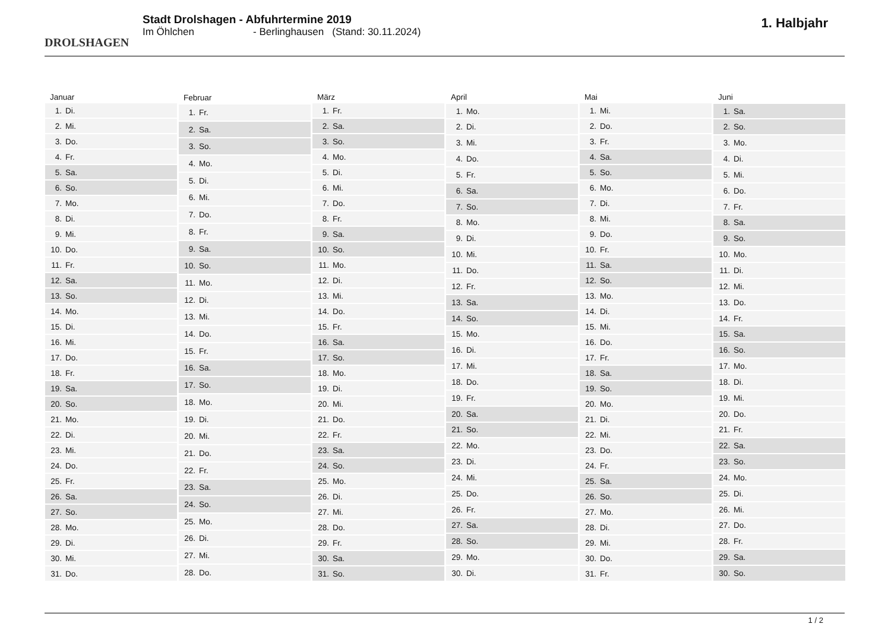DROLSHAGEN
Stadt Drolshagen - Abfuhrtermine 2019
Im Öhlchen - Berlinghausen (Stand: 30.11.2024)
1. Halbjahr
| Januar |
| --- |
| 1. Di. |
| 2. Mi. |
| 3. Do. |
| 4. Fr. |
| 5. Sa. |
| 6. So. |
| 7. Mo. |
| 8. Di. |
| 9. Mi. |
| 10. Do. |
| 11. Fr. |
| 12. Sa. |
| 13. So. |
| 14. Mo. |
| 15. Di. |
| 16. Mi. |
| 17. Do. |
| 18. Fr. |
| 19. Sa. |
| 20. So. |
| 21. Mo. |
| 22. Di. |
| 23. Mi. |
| 24. Do. |
| 25. Fr. |
| 26. Sa. |
| 27. So. |
| 28. Mo. |
| 29. Di. |
| 30. Mi. |
| 31. Do. |
| Februar |
| --- |
| 1. Fr. |
| 2. Sa. |
| 3. So. |
| 4. Mo. |
| 5. Di. |
| 6. Mi. |
| 7. Do. |
| 8. Fr. |
| 9. Sa. |
| 10. So. |
| 11. Mo. |
| 12. Di. |
| 13. Mi. |
| 14. Do. |
| 15. Fr. |
| 16. Sa. |
| 17. So. |
| 18. Mo. |
| 19. Di. |
| 20. Mi. |
| 21. Do. |
| 22. Fr. |
| 23. Sa. |
| 24. So. |
| 25. Mo. |
| 26. Di. |
| 27. Mi. |
| 28. Do. |
| März |
| --- |
| 1. Fr. |
| 2. Sa. |
| 3. So. |
| 4. Mo. |
| 5. Di. |
| 6. Mi. |
| 7. Do. |
| 8. Fr. |
| 9. Sa. |
| 10. So. |
| 11. Mo. |
| 12. Di. |
| 13. Mi. |
| 14. Do. |
| 15. Fr. |
| 16. Sa. |
| 17. So. |
| 18. Mo. |
| 19. Di. |
| 20. Mi. |
| 21. Do. |
| 22. Fr. |
| 23. Sa. |
| 24. So. |
| 25. Mo. |
| 26. Di. |
| 27. Mi. |
| 28. Do. |
| 29. Fr. |
| 30. Sa. |
| 31. So. |
| April |
| --- |
| 1. Mo. |
| 2. Di. |
| 3. Mi. |
| 4. Do. |
| 5. Fr. |
| 6. Sa. |
| 7. So. |
| 8. Mo. |
| 9. Di. |
| 10. Mi. |
| 11. Do. |
| 12. Fr. |
| 13. Sa. |
| 14. So. |
| 15. Mo. |
| 16. Di. |
| 17. Mi. |
| 18. Do. |
| 19. Fr. |
| 20. Sa. |
| 21. So. |
| 22. Mo. |
| 23. Di. |
| 24. Mi. |
| 25. Do. |
| 26. Fr. |
| 27. Sa. |
| 28. So. |
| 29. Mo. |
| 30. Di. |
| Mai |
| --- |
| 1. Mi. |
| 2. Do. |
| 3. Fr. |
| 4. Sa. |
| 5. So. |
| 6. Mo. |
| 7. Di. |
| 8. Mi. |
| 9. Do. |
| 10. Fr. |
| 11. Sa. |
| 12. So. |
| 13. Mo. |
| 14. Di. |
| 15. Mi. |
| 16. Do. |
| 17. Fr. |
| 18. Sa. |
| 19. So. |
| 20. Mo. |
| 21. Di. |
| 22. Mi. |
| 23. Do. |
| 24. Fr. |
| 25. Sa. |
| 26. So. |
| 27. Mo. |
| 28. Di. |
| 29. Mi. |
| 30. Do. |
| 31. Fr. |
| Juni |
| --- |
| 1. Sa. |
| 2. So. |
| 3. Mo. |
| 4. Di. |
| 5. Mi. |
| 6. Do. |
| 7. Fr. |
| 8. Sa. |
| 9. So. |
| 10. Mo. |
| 11. Di. |
| 12. Mi. |
| 13. Do. |
| 14. Fr. |
| 15. Sa. |
| 16. So. |
| 17. Mo. |
| 18. Di. |
| 19. Mi. |
| 20. Do. |
| 21. Fr. |
| 22. Sa. |
| 23. So. |
| 24. Mo. |
| 25. Di. |
| 26. Mi. |
| 27. Do. |
| 28. Fr. |
| 29. Sa. |
| 30. So. |
1 / 2